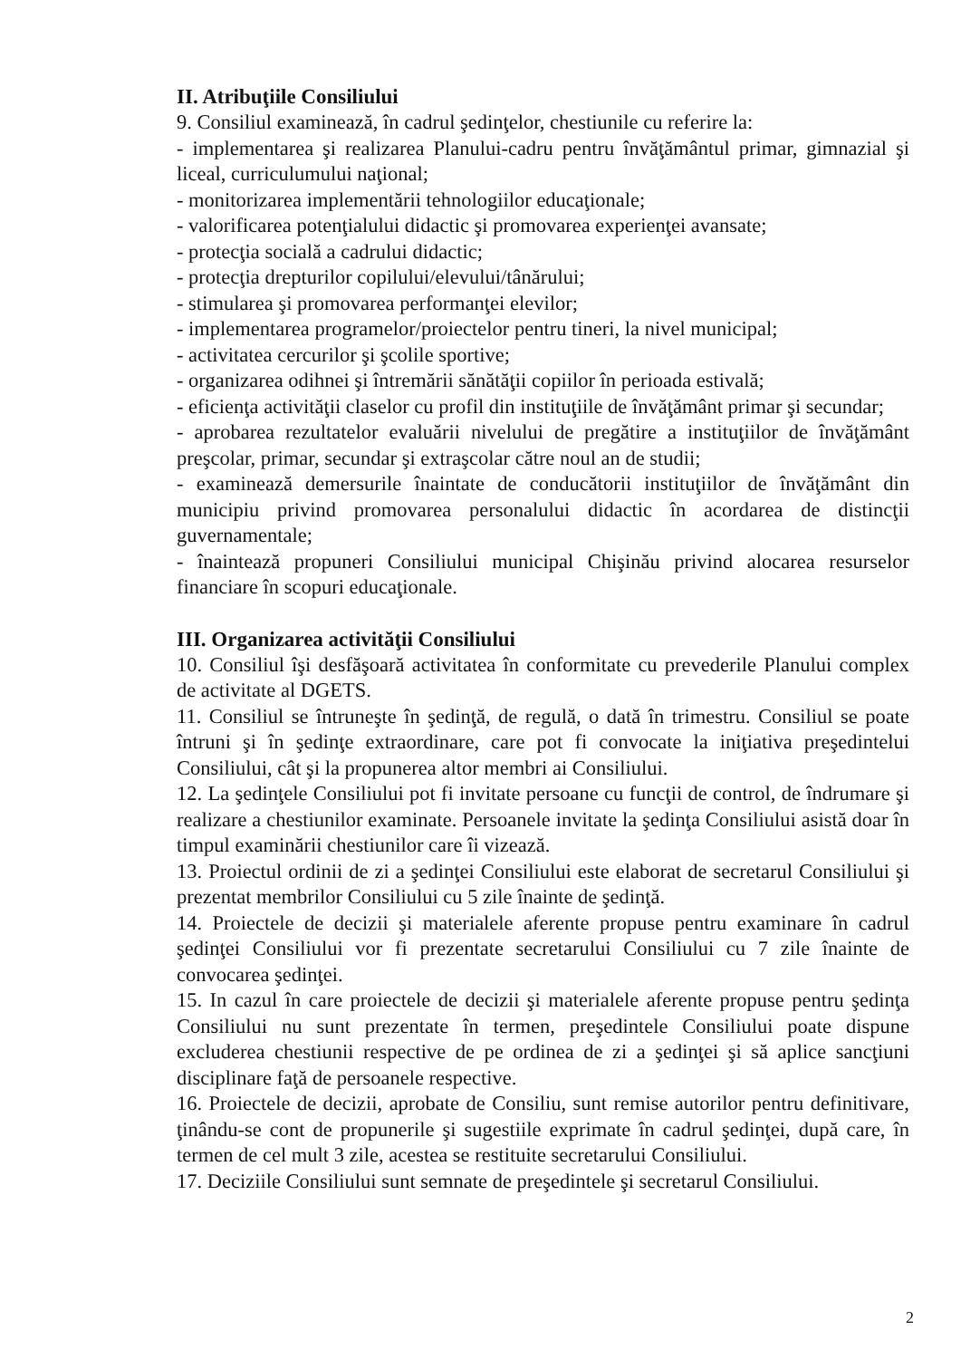II. Atribuţiile Consiliului
9. Consiliul examinează, în cadrul şedinţelor, chestiunile cu referire la:
- implementarea şi realizarea Planului-cadru pentru învăţământul primar, gimnazial şi liceal, curriculumului naţional;
- monitorizarea implementării tehnologiilor educaţionale;
- valorificarea potenţialului didactic şi promovarea experienţei avansate;
- protecţia socială a cadrului didactic;
- protecţia drepturilor copilului/elevului/tânărului;
- stimularea şi promovarea performanţei elevilor;
- implementarea programelor/proiectelor pentru tineri, la nivel municipal;
- activitatea cercurilor şi şcolile sportive;
- organizarea odihnei şi întremării sănătăţii copiilor în perioada estivală;
- eficienţa activităţii claselor cu profil din instituţiile de învăţământ primar şi secundar;
- aprobarea rezultatelor evaluării nivelului de pregătire a instituţiilor de învăţământ preşcolar, primar, secundar şi extraşcolar către noul an de studii;
- examinează demersurile înaintate de conducătorii instituţiilor de învăţământ din municipiu privind promovarea personalului didactic în acordarea de distincţii guvernamentale;
- înaintează propuneri Consiliului municipal Chişinău privind alocarea resurselor financiare în scopuri educaţionale.
III. Organizarea activităţii Consiliului
10. Consiliul îşi desfăşoară activitatea în conformitate cu prevederile Planului complex de activitate al DGETS.
11. Consiliul se întruneşte în şedinţă, de regulă, o dată în trimestru. Consiliul se poate întruni şi în şedinţe extraordinare, care pot fi convocate la iniţiativa preşedintelui Consiliului, cât şi la propunerea altor membri ai Consiliului.
12. La şedinţele Consiliului pot fi invitate persoane cu funcţii de control, de îndrumare şi realizare a chestiunilor examinate. Persoanele invitate la şedinţa Consiliului asistă doar în timpul examinării chestiunilor care îi vizează.
13. Proiectul ordinii de zi a şedinţei Consiliului este elaborat de secretarul Consiliului şi prezentat membrilor Consiliului cu 5 zile înainte de şedinţă.
14. Proiectele de decizii şi materialele aferente propuse pentru examinare în cadrul şedinţei Consiliului vor fi prezentate secretarului Consiliului cu 7 zile înainte de convocarea şedinţei.
15. In cazul în care proiectele de decizii şi materialele aferente propuse pentru şedinţa Consiliului nu sunt prezentate în termen, preşedintele Consiliului poate dispune excluderea chestiunii respective de pe ordinea de zi a şedinţei şi să aplice sancţiuni disciplinare faţă de persoanele respective.
16. Proiectele de decizii, aprobate de Consiliu, sunt remise autorilor pentru definitivare, ţinându-se cont de propunerile şi sugestiile exprimate în cadrul şedinţei, după care, în termen de cel mult 3 zile, acestea se restituite secretarului Consiliului.
17. Deciziile Consiliului sunt semnate de preşedintele şi secretarul Consiliului.
2